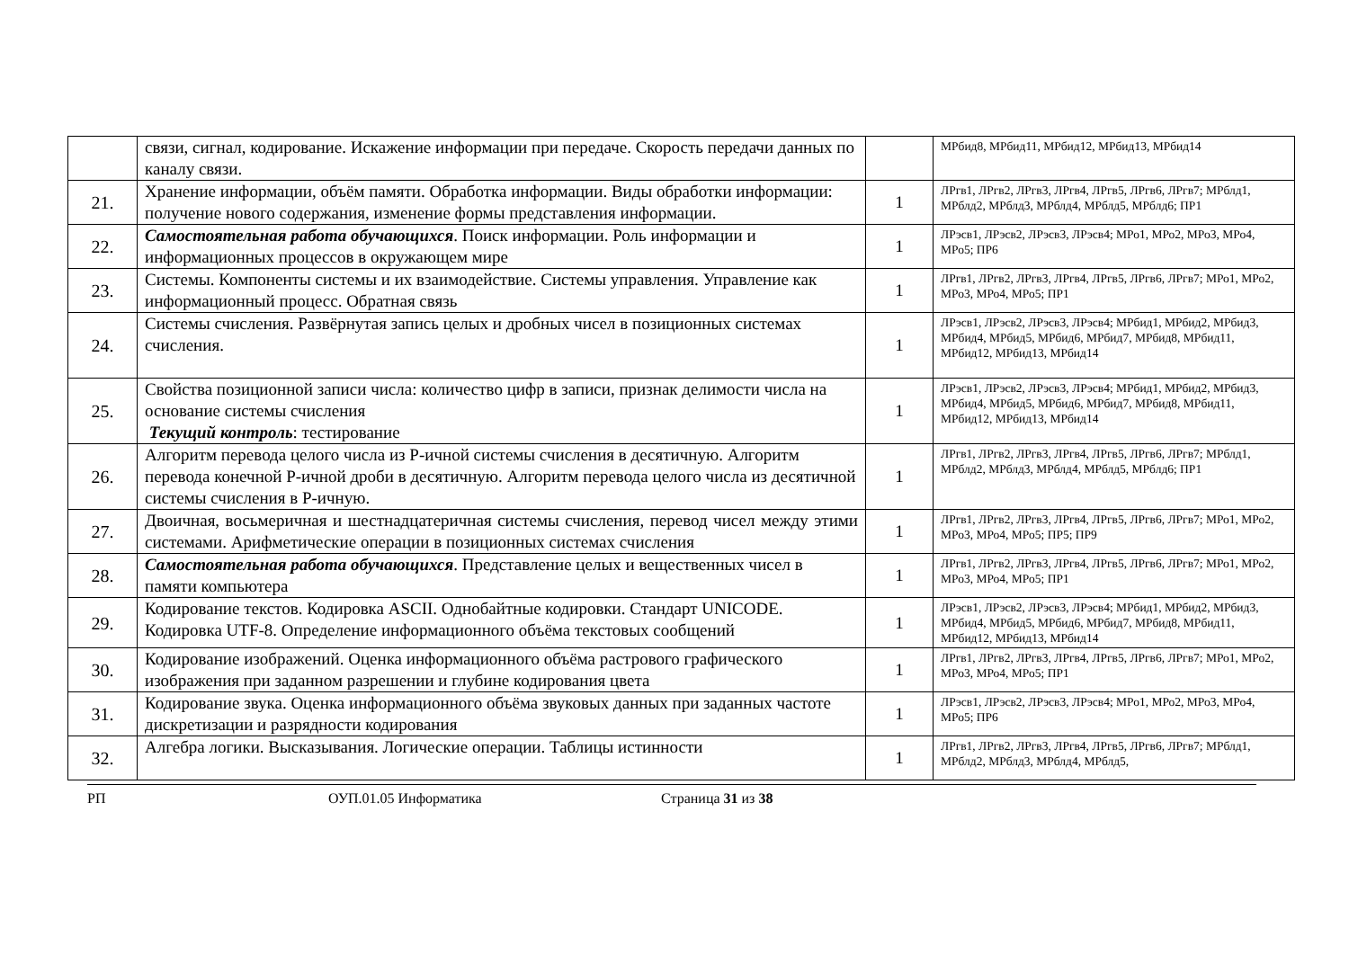| | связи, сигнал, кодирование. Искажение информации при передаче. Скорость передачи данных по каналу связи. | | МРбид8, МРбид11, МРбид12, МРбид13, МРбид14 |
| 21. | Хранение информации, объём памяти. Обработка информации. Виды обработки информации: получение нового содержания, изменение формы представления информации. | 1 | ЛРгв1, ЛРгв2, ЛРгв3, ЛРгв4, ЛРгв5, ЛРгв6, ЛРгв7; МРблд1, МРблд2, МРблд3, МРблд4, МРблд5, МРблд6; ПР1 |
| 22. | Самостоятельная работа обучающихся . Поиск информации. Роль информации и информационных процессов в окружающем мире | 1 | ЛРэсв1, ЛРэсв2, ЛРэсв3, ЛРэсв4; МРо1, МРо2, МРо3, МРо4, МРо5; ПР6 |
| 23. | Системы. Компоненты системы и их взаимодействие. Системы управления. Управление как информационный процесс. Обратная связь | 1 | ЛРгв1, ЛРгв2, ЛРгв3, ЛРгв4, ЛРгв5, ЛРгв6, ЛРгв7; МРо1, МРо2, МРо3, МРо4, МРо5; ПР1 |
| 24. | Системы счисления. Развёрнутая запись целых и дробных чисел в позиционных системах счисления. | 1 | ЛРэсв1, ЛРэсв2, ЛРэсв3, ЛРэсв4; МРбид1, МРбид2, МРбид3, МРбид4, МРбид5, МРбид6, МРбид7, МРбид8, МРбид11, МРбид12, МРбид13, МРбид14 |
| 25. | Свойства позиционной записи числа: количество цифр в записи, признак делимости числа на основание системы счисления Текущий контроль : тестирование | 1 | ЛРэсв1, ЛРэсв2, ЛРэсв3, ЛРэсв4; МРбид1, МРбид2, МРбид3, МРбид4, МРбид5, МРбид6, МРбид7, МРбид8, МРбид11, МРбид12, МРбид13, МРбид14 |
| 26. | Алгоритм перевода целого числа из Р-ичной системы счисления в десятичную. Алгоритм перевода конечной Р-ичной дроби в десятичную. Алгоритм перевода целого числа из десятичной системы счисления в Р-ичную. | 1 | ЛРгв1, ЛРгв2, ЛРгв3, ЛРгв4, ЛРгв5, ЛРгв6, ЛРгв7; МРблд1, МРблд2, МРблд3, МРблд4, МРблд5, МРблд6; ПР1 |
| 27. | Двоичная, восьмеричная и шестнадцатеричная системы счисления, перевод чисел между этими системами. Арифметические операции в позиционных системах счисления | 1 | ЛРгв1, ЛРгв2, ЛРгв3, ЛРгв4, ЛРгв5, ЛРгв6, ЛРгв7; МРо1, МРо2, МРо3, МРо4, МРо5; ПР5; ПР9 |
| 28. | Самостоятельная работа обучающихся . Представление целых и вещественных чисел в памяти компьютера | 1 | ЛРгв1, ЛРгв2, ЛРгв3, ЛРгв4, ЛРгв5, ЛРгв6, ЛРгв7; МРо1, МРо2, МРо3, МРо4, МРо5; ПР1 |
| 29. | Кодирование текстов. Кодировка ASCII. Однобайтные кодировки. Стандарт UNICODE. Кодировка UTF-8. Определение информационного объёма текстовых сообщений | 1 | ЛРэсв1, ЛРэсв2, ЛРэсв3, ЛРэсв4; МРбид1, МРбид2, МРбид3, МРбид4, МРбид5, МРбид6, МРбид7, МРбид8, МРбид11, МРбид12, МРбид13, МРбид14 |
| 30. | Кодирование изображений. Оценка информационного объёма растрового графического изображения при заданном разрешении и глубине кодирования цвета | 1 | ЛРгв1, ЛРгв2, ЛРгв3, ЛРгв4, ЛРгв5, ЛРгв6, ЛРгв7; МРо1, МРо2, МРо3, МРо4, МРо5; ПР1 |
| 31. | Кодирование звука. Оценка информационного объёма звуковых данных при заданных частоте дискретизации и разрядности кодирования | 1 | ЛРэсв1, ЛРэсв2, ЛРэсв3, ЛРэсв4; МРо1, МРо2, МРо3, МРо4, МРо5; ПР6 |
| 32. | Алгебра логики. Высказывания. Логические операции. Таблицы истинности | 1 | ЛРгв1, ЛРгв2, ЛРгв3, ЛРгв4, ЛРгв5, ЛРгв6, ЛРгв7; МРблд1, МРблд2, МРблд3, МРблд4, МРблд5, |
РП ОУП.01.05 Информатика Страница 31 из 38